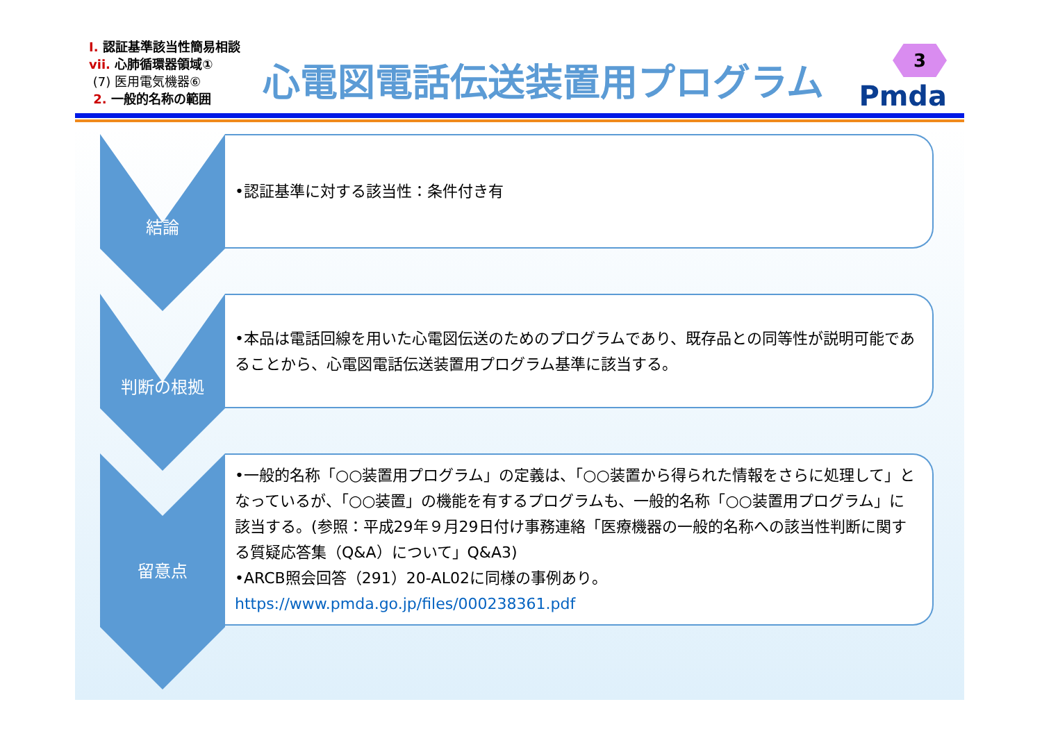Ⅰ. 認証基準該当性簡易相談
vii. 心肺循環器領域①
(7) 医用電気機器⑥
2. 一般的名称の範囲
心電図電話伝送装置用プログラム 3
Pmda
結論
•認証基準に対する該当性：条件付き有
判断の根拠
•本品は電話回線を用いた心電図伝送のためのプログラムであり、既存品との同等性が説明可能であることから、心電図電話伝送装置用プログラム基準に該当する。
留意点
•一般的名称「○○装置用プログラム」の定義は、「○○装置から得られた情報をさらに処理して」となっているが、「○○装置」の機能を有するプログラムも、一般的名称「○○装置用プログラム」に該当する。(参照：平成29年９月29日付け事務連絡「医療機器の一般的名称への該当性判断に関する質疑応答集（Q&A）について」Q&A3)
•ARCB照会回答（291）20-AL02に同様の事例あり。
https://www.pmda.go.jp/files/000238361.pdf